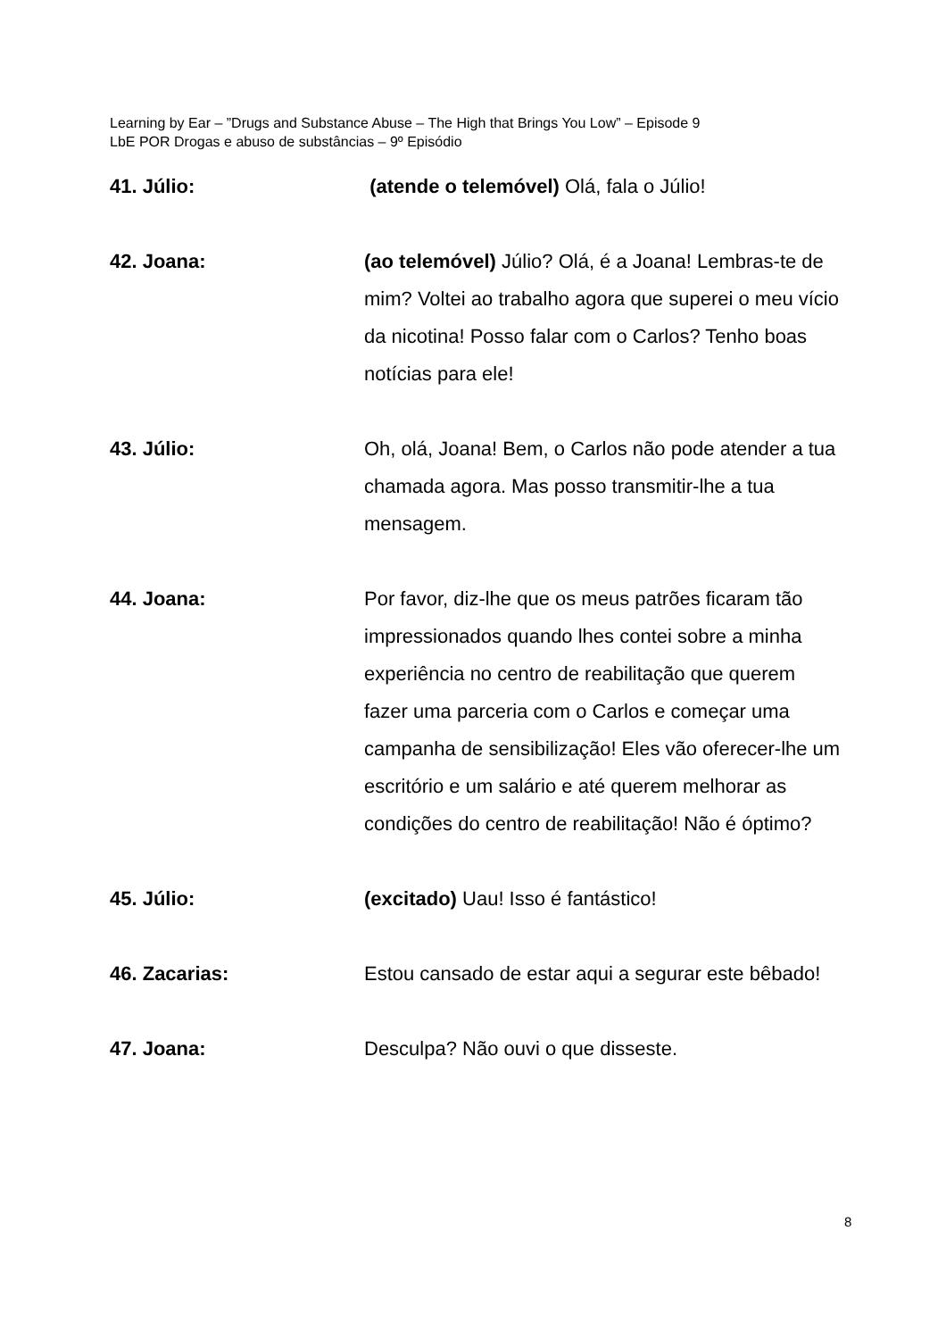Learning by Ear – ”Drugs and Substance Abuse – The High that Brings You Low” – Episode 9
LbE POR Drogas e abuso de substâncias – 9º Episódio
41. Júlio: (atende o telemóvel) Olá, fala o Júlio!
42. Joana: (ao telemóvel) Júlio? Olá, é a Joana! Lembras-te de mim? Voltei ao trabalho agora que superei o meu vício da nicotina! Posso falar com o Carlos? Tenho boas notícias para ele!
43. Júlio: Oh, olá, Joana! Bem, o Carlos não pode atender a tua chamada agora. Mas posso transmitir-lhe a tua mensagem.
44. Joana: Por favor, diz-lhe que os meus patrões ficaram tão impressionados quando lhes contei sobre a minha experiência no centro de reabilitação que querem fazer uma parceria com o Carlos e começar uma campanha de sensibilização! Eles vão oferecer-lhe um escritório e um salário e até querem melhorar as condições do centro de reabilitação! Não é óptimo?
45. Júlio: (excitado) Uau! Isso é fantástico!
46. Zacarias: Estou cansado de estar aqui a segurar este bêbado!
47. Joana: Desculpa? Não ouvi o que disseste.
8